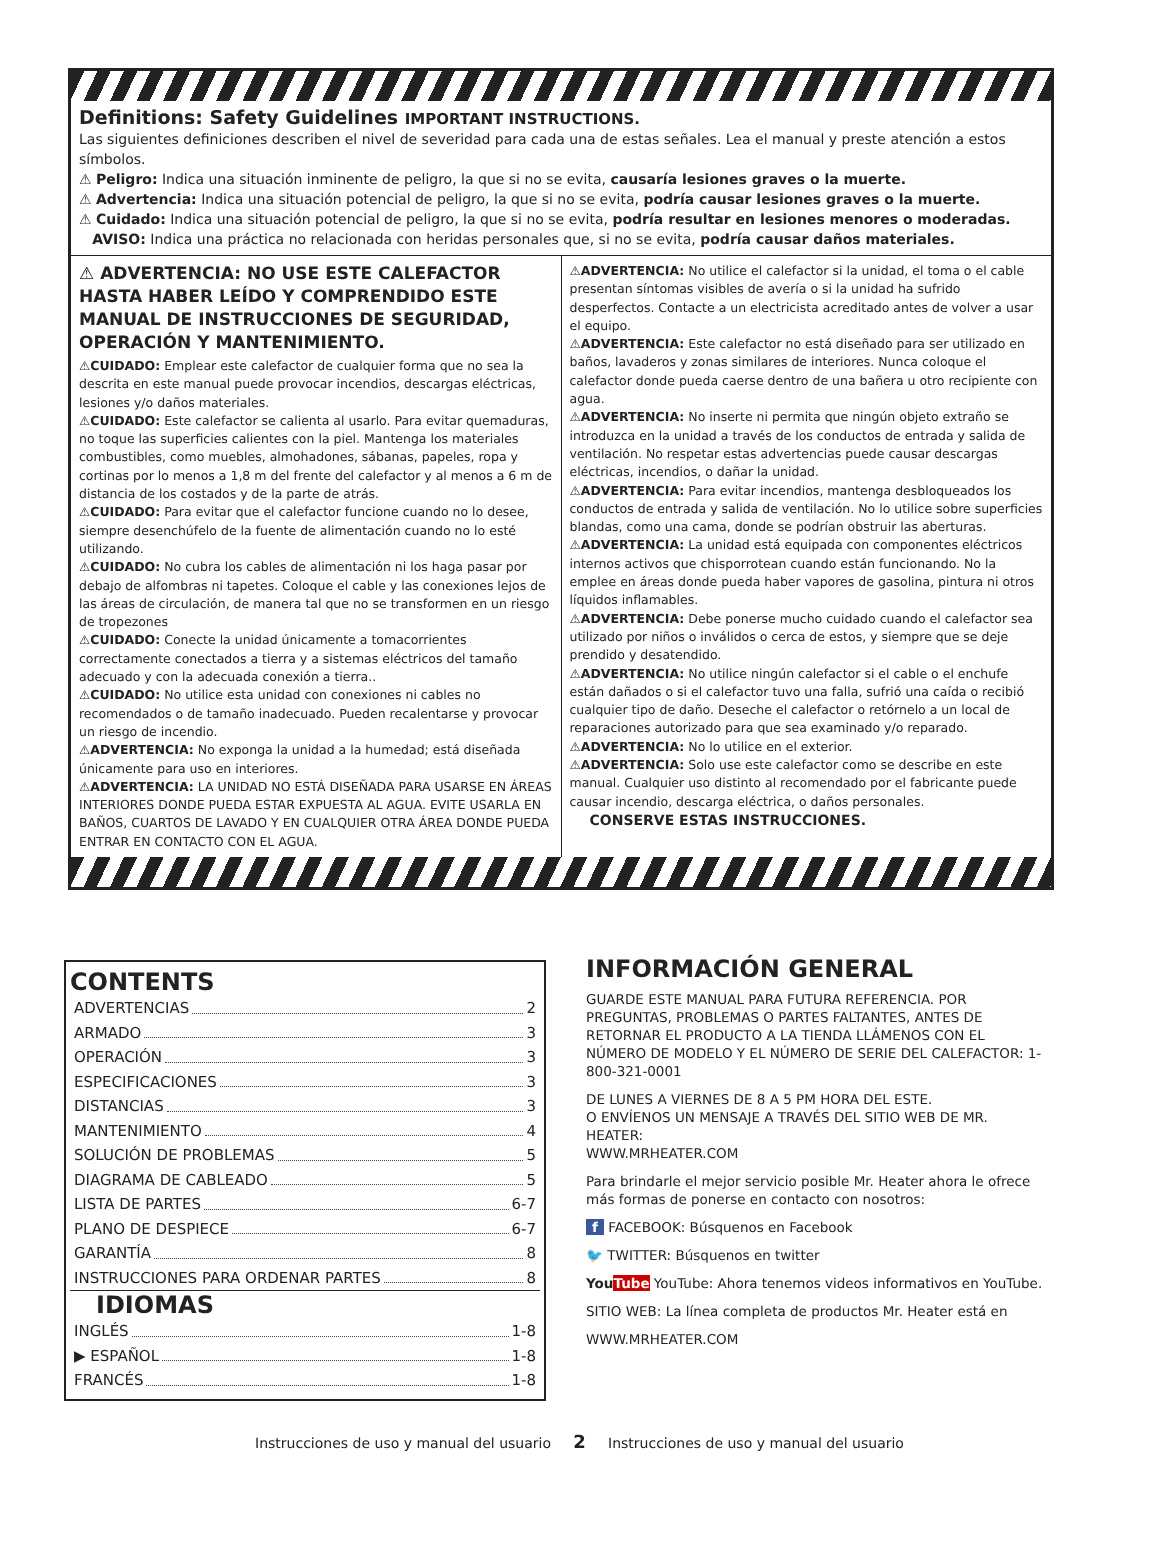Definitions: Safety Guidelines IMPORTANT INSTRUCTIONS.
Las siguientes definiciones describen el nivel de severidad para cada una de estas señales. Lea el manual y preste atención a estos símbolos.
⚠ Peligro: Indica una situación inminente de peligro, la que si no se evita, causaría lesiones graves o la muerte.
⚠ Advertencia: Indica una situación potencial de peligro, la que si no se evita, podría causar lesiones graves o la muerte.
⚠ Cuidado: Indica una situación potencial de peligro, la que si no se evita, podría resultar en lesiones menores o moderadas.
AVISO: Indica una práctica no relacionada con heridas personales que, si no se evita, podría causar daños materiales.
⚠ ADVERTENCIA: NO USE ESTE CALEFACTOR HASTA HABER LEÍDO Y COMPRENDIDO ESTE MANUAL DE INSTRUCCIONES DE SEGURIDAD, OPERACIÓN Y MANTENIMIENTO.
⚠CUIDADO: Emplear este calefactor de cualquier forma que no sea la descrita en este manual puede provocar incendios, descargas eléctricas, lesiones y/o daños materiales.
⚠CUIDADO: Este calefactor se calienta al usarlo. Para evitar quemaduras, no toque las superficies calientes con la piel. Mantenga los materiales combustibles, como muebles, almohadones, sábanas, papeles, ropa y cortinas por lo menos a 1,8 m del frente del calefactor y al menos a 6 m de distancia de los costados y de la parte de atrás.
⚠CUIDADO: Para evitar que el calefactor funcione cuando no lo desee, siempre desenchúfelo de la fuente de alimentación cuando no lo esté utilizando.
⚠CUIDADO: No cubra los cables de alimentación ni los haga pasar por debajo de alfombras ni tapetes. Coloque el cable y las conexiones lejos de las áreas de circulación, de manera tal que no se transformen en un riesgo de tropezones
⚠CUIDADO: Conecte la unidad únicamente a tomacorrientes correctamente conectados a tierra y a sistemas eléctricos del tamaño adecuado y con la adecuada conexión a tierra..
⚠CUIDADO: No utilice esta unidad con conexiones ni cables no recomendados o de tamaño inadecuado. Pueden recalentarse y provocar un riesgo de incendio.
⚠ADVERTENCIA: No exponga la unidad a la humedad; está diseñada únicamente para uso en interiores.
⚠ADVERTENCIA: LA UNIDAD NO ESTÁ DISEÑADA PARA USARSE EN ÁREAS INTERIORES DONDE PUEDA ESTAR EXPUESTA AL AGUA. EVITE USARLA EN BAÑOS, CUARTOS DE LAVADO Y EN CUALQUIER OTRA ÁREA DONDE PUEDA ENTRAR EN CONTACTO CON EL AGUA.
⚠ADVERTENCIA: No utilice el calefactor si la unidad, el toma o el cable presentan síntomas visibles de avería o si la unidad ha sufrido desperfectos. Contacte a un electricista acreditado antes de volver a usar el equipo.
⚠ADVERTENCIA: Este calefactor no está diseñado para ser utilizado en baños, lavaderos y zonas similares de interiores. Nunca coloque el calefactor donde pueda caerse dentro de una bañera u otro recipiente con agua.
⚠ADVERTENCIA: No inserte ni permita que ningún objeto extraño se introduzca en la unidad a través de los conductos de entrada y salida de ventilación. No respetar estas advertencias puede causar descargas eléctricas, incendios, o dañar la unidad.
⚠ADVERTENCIA: Para evitar incendios, mantenga desbloqueados los conductos de entrada y salida de ventilación. No lo utilice sobre superficies blandas, como una cama, donde se podrían obstruir las aberturas.
⚠ADVERTENCIA: La unidad está equipada con componentes eléctricos internos activos que chisporrotean cuando están funcionando. No la emplee en áreas donde pueda haber vapores de gasolina, pintura ni otros líquidos inflamables.
⚠ADVERTENCIA: Debe ponerse mucho cuidado cuando el calefactor sea utilizado por niños o inválidos o cerca de estos, y siempre que se deje prendido y desatendido.
⚠ADVERTENCIA: No utilice ningún calefactor si el cable o el enchufe están dañados o si el calefactor tuvo una falla, sufrió una caída o recibió cualquier tipo de daño. Deseche el calefactor o retórnelo a un local de reparaciones autorizado para que sea examinado y/o reparado.
⚠ADVERTENCIA: No lo utilice en el exterior.
⚠ADVERTENCIA: Solo use este calefactor como se describe en este manual. Cualquier uso distinto al recomendado por el fabricante puede causar incendio, descarga eléctrica, o daños personales.
CONSERVE ESTAS INSTRUCCIONES.
CONTENTS
ADVERTENCIAS 2
ARMADO 3
OPERACIÓN 3
ESPECIFICACIONES 3
DISTANCIAS 3
MANTENIMIENTO 4
SOLUCIÓN DE PROBLEMAS 5
DIAGRAMA DE CABLEADO 5
LISTA DE PARTES 6-7
PLANO DE DESPIECE 6-7
GARANTÍA 8
INSTRUCCIONES PARA ORDENAR PARTES 8
IDIOMAS
INGLÉS 1-8
▶ ESPAÑOL 1-8
FRANCÉS 1-8
INFORMACIÓN GENERAL
GUARDE ESTE MANUAL PARA FUTURA REFERENCIA. POR PREGUNTAS, PROBLEMAS O PARTES FALTANTES, ANTES DE RETORNAR EL PRODUCTO A LA TIENDA LLÁMENOS CON EL NÚMERO DE MODELO Y EL NÚMERO DE SERIE DEL CALEFACTOR: 1-800-321-0001
DE LUNES A VIERNES DE 8 A 5 PM HORA DEL ESTE.
O ENVÍENOS UN MENSAJE A TRAVÉS DEL SITIO WEB DE MR. HEATER:
WWW.MRHEATER.COM
Para brindarle el mejor servicio posible Mr. Heater ahora le ofrece más formas de ponerse en contacto con nosotros:
f FACEBOOK: Búsquenos en Facebook
🐦 TWITTER: Búsquenos en twitter
YouTube YouTube: Ahora tenemos videos informativos en YouTube.
SITIO WEB: La línea completa de productos Mr. Heater está en
WWW.MRHEATER.COM
Instrucciones de uso y manual del usuario 2 Instrucciones de uso y manual del usuario